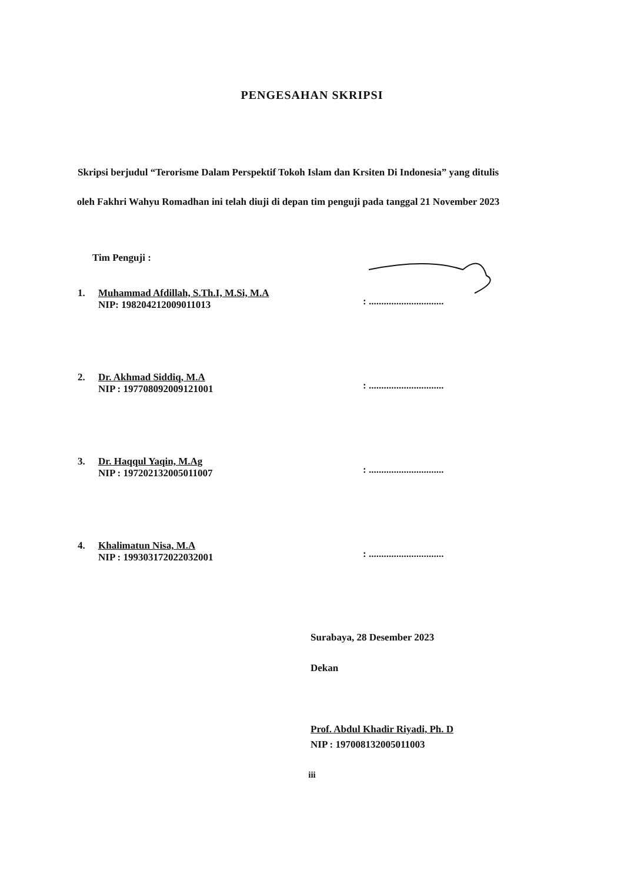PENGESAHAN SKRIPSI
Skripsi berjudul “Terorisme Dalam Perspektif Tokoh Islam dan Krsiten Di Indonesia” yang ditulis oleh Fakhri Wahyu Romadhan ini telah diuji di depan tim penguji pada tanggal 21 November 2023
Tim Penguji :
1. Muhammad Afdillah, S.Th.I, M.Si, M.A
NIP: 198204212009011013
: ..............................
2. Dr. Akhmad Siddiq, M.A
NIP : 197708092009121001
: ..............................
3. Dr. Haqqul Yaqin, M.Ag
NIP : 197202132005011007
: ..............................
4. Khalimatun Nisa, M.A
NIP : 199303172022032001
: ..............................
Surabaya, 28 Desember 2023
Dekan
Prof. Abdul Khadir Riyadi, Ph. D
NIP : 197008132005011003
iii